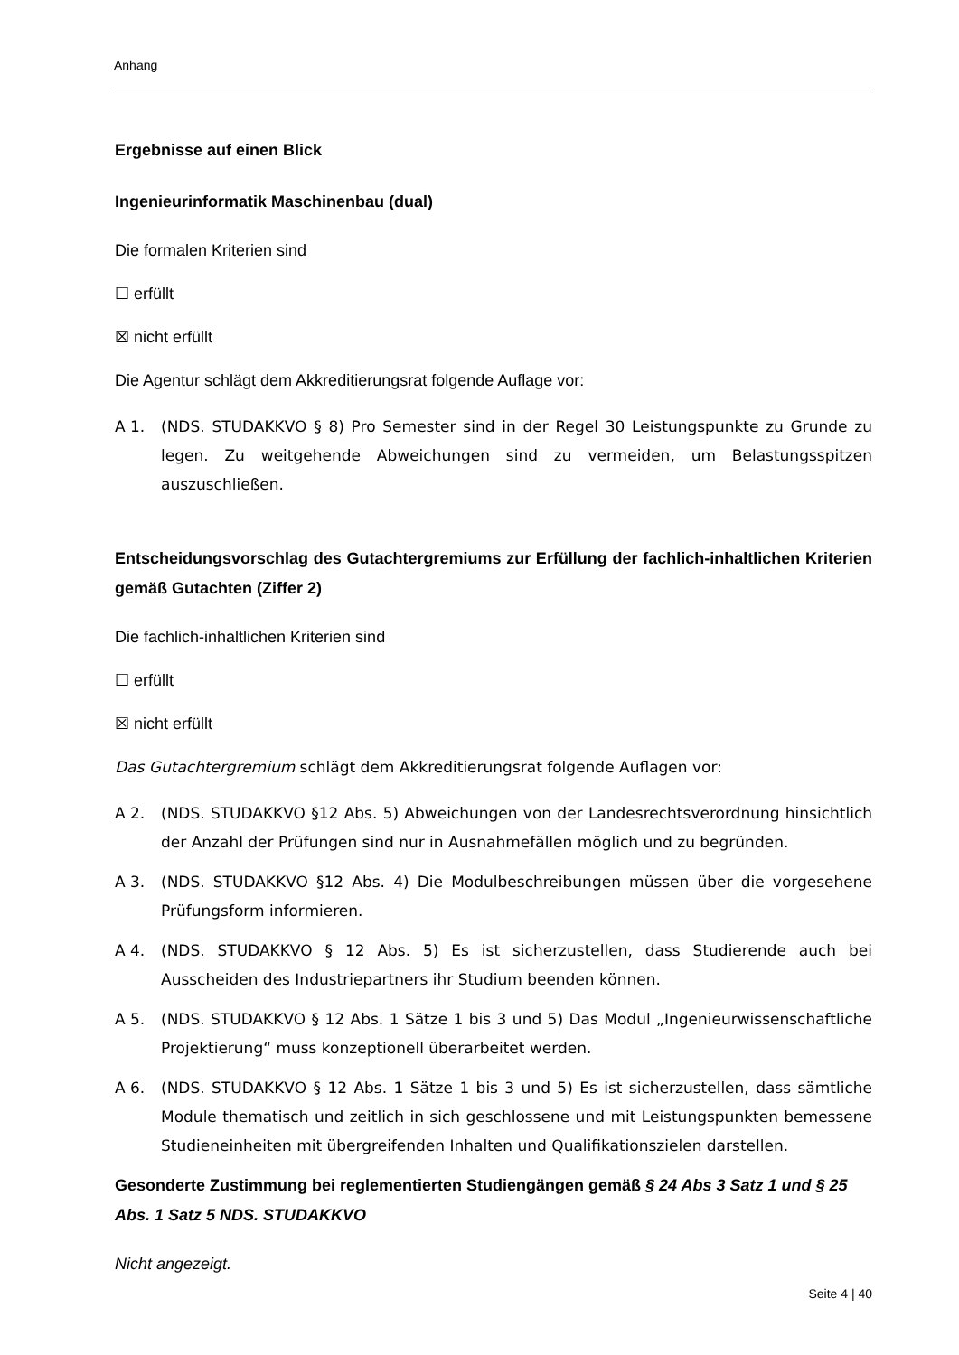Anhang
Ergebnisse auf einen Blick
Ingenieurinformatik Maschinenbau (dual)
Die formalen Kriterien sind
☐ erfüllt
☒ nicht erfüllt
Die Agentur schlägt dem Akkreditierungsrat folgende Auflage vor:
A 1. (NDS. STUDAKKVO § 8) Pro Semester sind in der Regel 30 Leistungspunkte zu Grunde zu legen. Zu weitgehende Abweichungen sind zu vermeiden, um Belastungsspitzen auszuschließen.
Entscheidungsvorschlag des Gutachtergremiums zur Erfüllung der fachlich-inhaltlichen Kriterien gemäß Gutachten (Ziffer 2)
Die fachlich-inhaltlichen Kriterien sind
☐ erfüllt
☒ nicht erfüllt
Das Gutachtergremium schlägt dem Akkreditierungsrat folgende Auflagen vor:
A 2. (NDS. STUDAKKVO §12 Abs. 5) Abweichungen von der Landesrechtsverordnung hinsichtlich der Anzahl der Prüfungen sind nur in Ausnahmefällen möglich und zu begründen.
A 3. (NDS. STUDAKKVO §12 Abs. 4) Die Modulbeschreibungen müssen über die vorgesehene Prüfungsform informieren.
A 4. (NDS. STUDAKKVO § 12 Abs. 5) Es ist sicherzustellen, dass Studierende auch bei Ausscheiden des Industriepartners ihr Studium beenden können.
A 5. (NDS. STUDAKKVO § 12 Abs. 1 Sätze 1 bis 3 und 5) Das Modul „Ingenieurwissenschaftliche Projektierung“ muss konzeptionell überarbeitet werden.
A 6. (NDS. STUDAKKVO § 12 Abs. 1 Sätze 1 bis 3 und 5) Es ist sicherzustellen, dass sämtliche Module thematisch und zeitlich in sich geschlossene und mit Leistungspunkten bemessene Studieneinheiten mit übergreifenden Inhalten und Qualifikationszielen darstellen.
Gesonderte Zustimmung bei reglementierten Studiengängen gemäß § 24 Abs 3 Satz 1 und § 25 Abs. 1 Satz 5 NDS. STUDAKKVO
Nicht angezeigt.
Seite 4 | 40